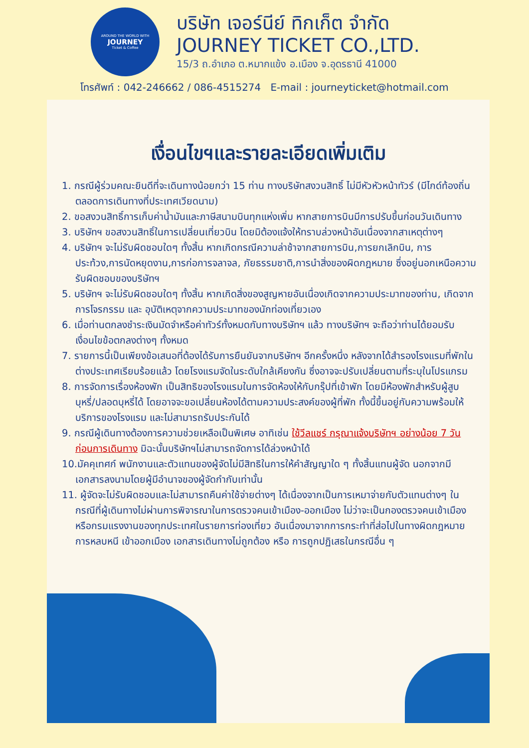AROUND THE WORLD WITH
JOURNEY
Ticket & Coffee
บริษัท เจอร์นีย์ ทิกเก็ต จำกัด
JOURNEY TICKET CO.,LTD.
15/3 ถ.อำเภอ ต.หมากแข้ง อ.เมือง จ.อุดรธานี 41000
โทรศัพท์ : 042-246662 / 086-4515274 E-mail : journeyticket@hotmail.com
เงื่อนไขฯและรายละเอียดเพิ่มเติม
1. กรณีผู้ร่วมคณะยินดีที่จะเดินทางน้อยกว่า 15 ท่าน ทางบริษัทสงวนสิทธิ์ ไม่มีหัวหัวหน้าทัวร์ (มีไกด์ท้องถิ่นตลอดการเดินทางที่ประเทศเวียดนาม)
2. ขอสงวนสิทธิ์การเก็บค่าน้ำมันและภาษีสนามบินทุกแห่งเพิ่ม หากสายการบินมีการปรับขึ้นก่อนวันเดินทาง
3. บริษัทฯ ขอสงวนสิทธิ์ในการเปลี่ยนเที่ยวบิน โดยมิต้องแจ้งให้ทราบล่วงหน้าอันเนื่องจากสาเหตุต่างๆ
4. บริษัทฯ จะไม่รับผิดชอบใดๆ ทั้งสิ้น หากเกิดกรณีความล่าช้าจากสายการบิน,การยกเลิกบิน, การประท้วง,การนัดหยุดงาน,การก่อการจลาจล, ภัยธรรมชาติ,การนำสิ่งของผิดกฎหมาย ซึ่งอยู่นอกเหนือความรับผิดชอบของบริษัทฯ
5. บริษัทฯ จะไม่รับผิดชอบใดๆ ทั้งสิ้น หากเกิดสิ่งของสูญหายอันเนื่องเกิดจากความประมาทของท่าน, เกิดจากการโจรกรรม และ อุบัติเหตุจากความประมาทของนักท่องเที่ยวเอง
6. เมื่อท่านตกลงชำระเงินมัดจำหรือค่าทัวร์ทั้งหมดกับทางบริษัทฯ แล้ว ทางบริษัทฯ จะถือว่าท่านได้ยอมรับเงื่อนไขข้อตกลงต่างๆ ทั้งหมด
7. รายการนี้เป็นเพียงข้อเสนอที่ต้องได้รับการยืนยันจากบริษัทฯ อีกครั้งหนึ่ง หลังจากได้สำรองโรงแรมที่พักในต่างประเทศเรียบร้อยแล้ว โดยโรงแรมจัดในระดับใกล้เคียงกัน ซึ่งอาจจะปรับเปลี่ยนตามที่ระบุในโปรแกรม
8. การจัดการเรื่องห้องพัก เป็นสิทธิของโรงแรมในการจัดห้องให้กับกรุ๊ปที่เข้าพัก โดยมีห้องพักสำหรับผู้สูบบุหรี่/ปลอดบุหรี่ได้ โดยอาจจะขอเปลี่ยนห้องได้ตามความประสงค์ของผู้ที่พัก ทั้งนี้ขึ้นอยู่กับความพร้อมให้บริการของโรงแรม และไม่สามารถรับประกันได้
9. กรณีผู้เดินทางต้องการความช่วยเหลือเป็นพิเศษ อาทิเช่น ใช้วีลแชร์ กรุณาแจ้งบริษัทฯ อย่างน้อย 7 วันก่อนการเดินทาง มิฉะนั้นบริษัทฯไม่สามารถจัดการได้ล่วงหน้าได้
10.มัคคุเทศก์ พนักงานและตัวแทนของผู้จัดไม่มีสิทธิในการให้คำสัญญาใด ๆ ทั้งสิ้นแทนผู้จัด นอกจากมีเอกสารลงนามโดยผู้มีอำนาจของผู้จัดกำกับเท่านั้น
11. ผู้จัดจะไม่รับผิดชอบและไม่สามารถคืนค่าใช้จ่ายต่างๆ ได้เนื่องจากเป็นการเหมาจ่ายกับตัวแทนต่างๆ ในกรณีที่ผู้เดินทางไม่ผ่านการพิจารณาในการตรวจคนเข้าเมือง-ออกเมือง ไม่ว่าจะเป็นกองตรวจคนเข้าเมืองหรือกรมแรงงานของทุกประเทศในรายการท่องเที่ยว อันเนื่องมาจากการกระทำที่ส่อไปในทางผิดกฎหมาย การหลบหนี เข้าออกเมือง เอกสารเดินทางไม่ถูกต้อง หรือ การถูกปฏิเสธในกรณีอื่น ๆ